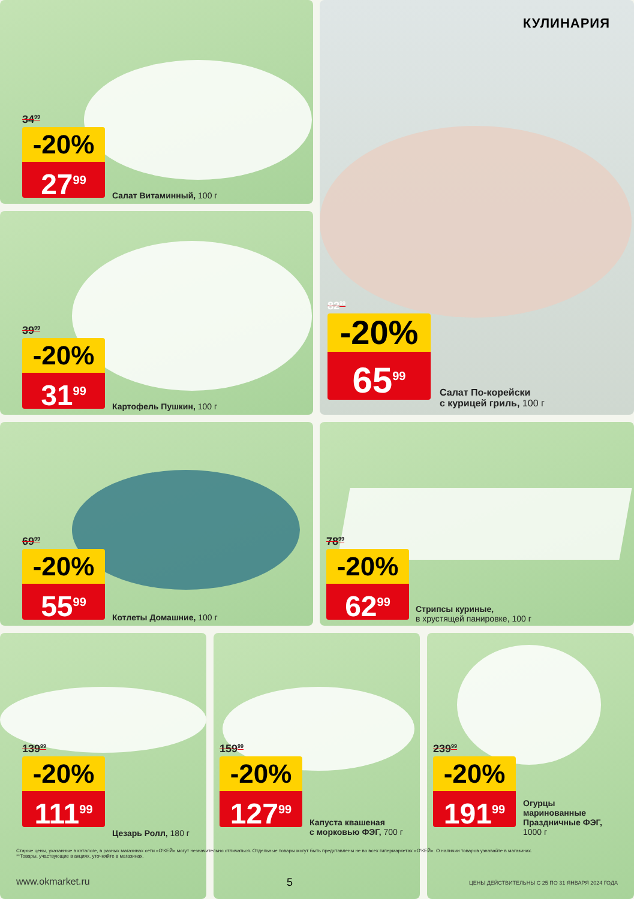34<sup>99</sup>
-20%
27<sup>99</sup>
Салат Витаминный, 100 г
39<sup>99</sup>
-20%
31<sup>99</sup>
Картофель Пушкин, 100 г
КУЛИНАРИЯ
82<sup>99</sup>
-20%
65<sup>99</sup>
Салат По-корейски
с курицей гриль, 100 г
69<sup>99</sup>
-20%
55<sup>99</sup>
Котлеты Домашние, 100 г
78<sup>99</sup>
-20%
62<sup>99</sup>
Стрипсы куриные,
в хрустящей панировке, 100 г
139<sup>99</sup>
-20%
111<sup>99</sup>
Цезарь Ролл, 180 г
159<sup>99</sup>
-20%
127<sup>99</sup>
Капуста квашеная
с морковью ФЭГ, 700 г
239<sup>99</sup>
-20%
191<sup>99</sup>
Огурцы
маринованные
Праздничные ФЭГ,
1000 г
Старые цены, указанные в каталоге, в разных магазинах сети «О'КЕЙ» могут незначительно отличаться. Отдельные товары могут быть представлены не во всех гипермаркетах «О'КЕЙ». О наличии товаров узнавайте в магазинах.
**Товары, участвующие в акциях, уточняйте в магазинах.
www.okmarket.ru 5
ЦЕНЫ ДЕЙСТВИТЕЛЬНЫ С 25 ПО 31 ЯНВАРЯ 2024 ГОДА